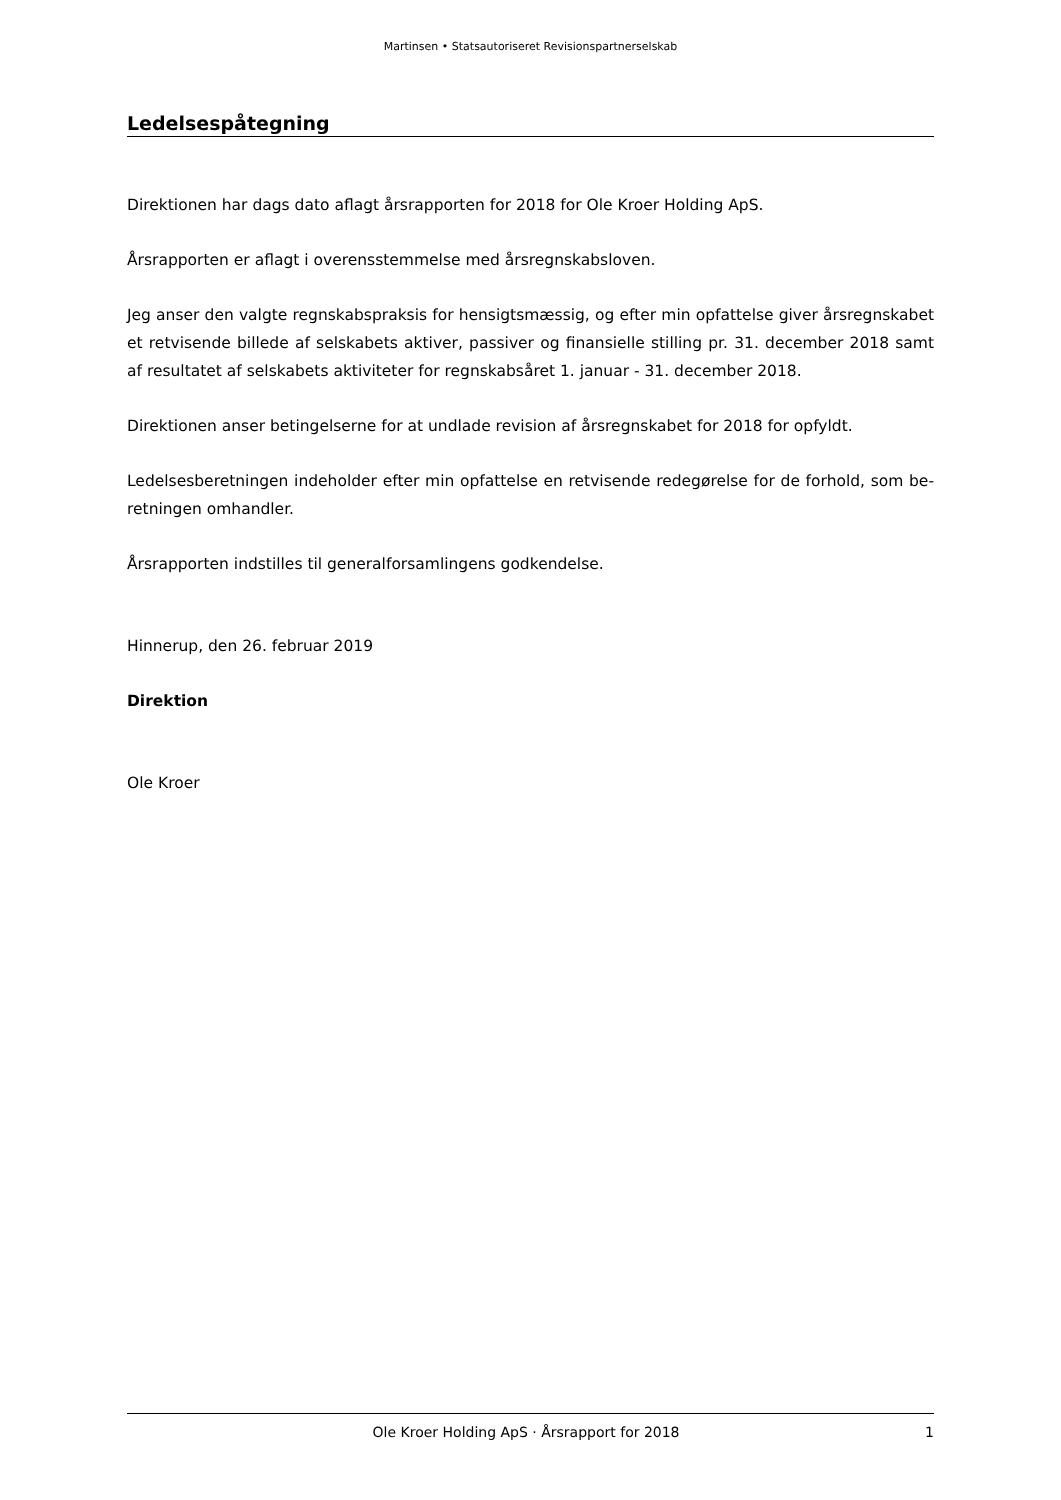Martinsen • Statsautoriseret Revisionspartnerselskab
Ledelsespåtegning
Direktionen har dags dato aflagt årsrapporten for 2018 for Ole Kroer Holding ApS.
Årsrapporten er aflagt i overensstemmelse med årsregnskabsloven.
Jeg anser den valgte regnskabspraksis for hensigtsmæssig, og efter min opfattelse giver årsregnska­bet et retvisende billede af selskabets aktiver, passiver og finansielle stilling pr. 31. december 2018 samt af resultatet af selskabets aktiviteter for regnskabsåret 1. januar - 31. december 2018.
Direktionen anser betingelserne for at undlade revision af årsregnskabet for 2018 for opfyldt.
Ledelsesberetningen indeholder efter min opfattelse en retvisende redegørelse for de forhold, som be­retningen omhandler.
Årsrapporten indstilles til generalforsamlingens godkendelse.
Hinnerup, den 26. februar 2019
Direktion
Ole Kroer
Ole Kroer Holding ApS · Årsrapport for 2018 1